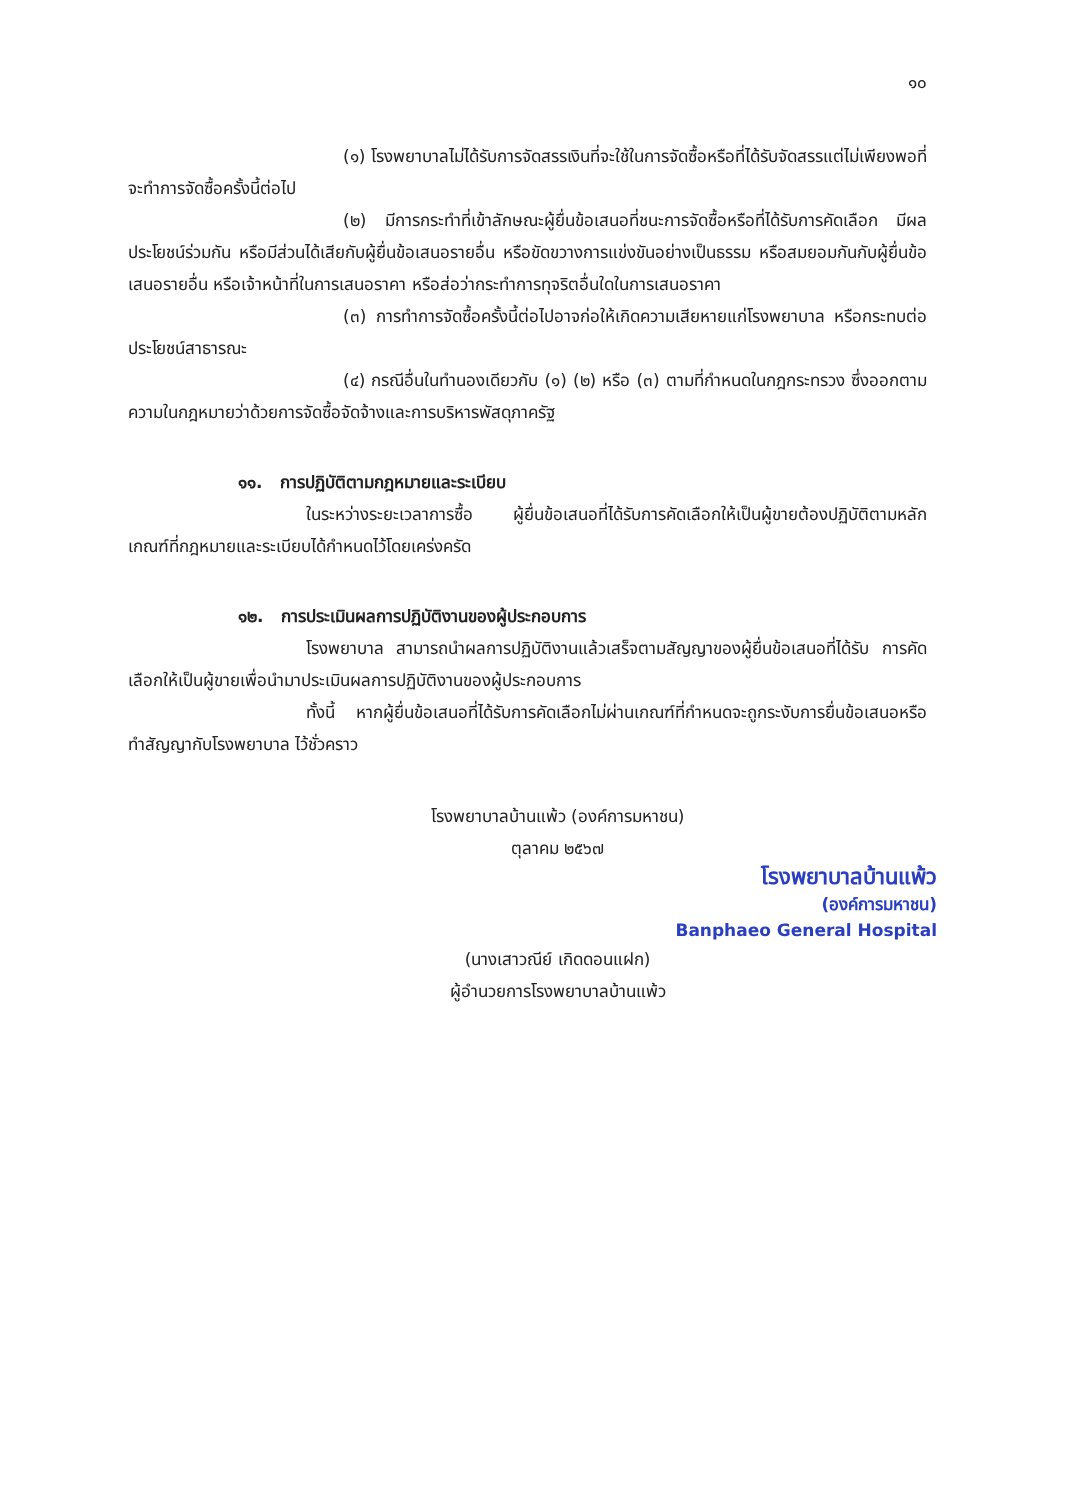๑๐
(๑) โรงพยาบาลไม่ได้รับการจัดสรรเงินที่จะใช้ในการจัดซื้อหรือที่ได้รับจัดสรรแต่ไม่เพียงพอที่จะทำการจัดซื้อครั้งนี้ต่อไป
(๒) มีการกระทำที่เข้าลักษณะผู้ยื่นข้อเสนอที่ชนะการจัดซื้อหรือที่ได้รับการคัดเลือก มีผลประโยชน์ร่วมกัน หรือมีส่วนได้เสียกับผู้ยื่นข้อเสนอรายอื่น หรือขัดขวางการแข่งขันอย่างเป็นธรรม หรือสมยอมกันกับผู้ยื่นข้อเสนอรายอื่น หรือเจ้าหน้าที่ในการเสนอราคา หรือส่อว่ากระทำการทุจริตอื่นใดในการเสนอราคา
(๓) การทำการจัดซื้อครั้งนี้ต่อไปอาจก่อให้เกิดความเสียหายแก่โรงพยาบาล หรือกระทบต่อประโยชน์สาธารณะ
(๔) กรณีอื่นในทำนองเดียวกับ (๑) (๒) หรือ (๓) ตามที่กำหนดในกฎกระทรวง ซึ่งออกตามความในกฎหมายว่าด้วยการจัดซื้อจัดจ้างและการบริหารพัสดุภาครัฐ
๑๑. การปฏิบัติตามกฎหมายและระเบียบ
ในระหว่างระยะเวลาการซื้อ ผู้ยื่นข้อเสนอที่ได้รับการคัดเลือกให้เป็นผู้ขายต้องปฏิบัติตามหลักเกณฑ์ที่กฎหมายและระเบียบได้กำหนดไว้โดยเคร่งครัด
๑๒. การประเมินผลการปฏิบัติงานของผู้ประกอบการ
โรงพยาบาล สามารถนำผลการปฏิบัติงานแล้วเสร็จตามสัญญาของผู้ยื่นข้อเสนอที่ได้รับ การคัดเลือกให้เป็นผู้ขายเพื่อนำมาประเมินผลการปฏิบัติงานของผู้ประกอบการ
ทั้งนี้ หากผู้ยื่นข้อเสนอที่ได้รับการคัดเลือกไม่ผ่านเกณฑ์ที่กำหนดจะถูกระงับการยื่นข้อเสนอหรือทำสัญญากับโรงพยาบาล ไว้ชั่วคราว
โรงพยาบาลบ้านแพ้ว (องค์การมหาชน)
ตุลาคม ๒๕๖๗
โรงพยาบาลบ้านแพ้ว
(องค์การมหาชน)
Banphaeo General Hospital
(นางเสาวณีย์ เกิดดอนแฝก)
ผู้อำนวยการโรงพยาบาลบ้านแพ้ว